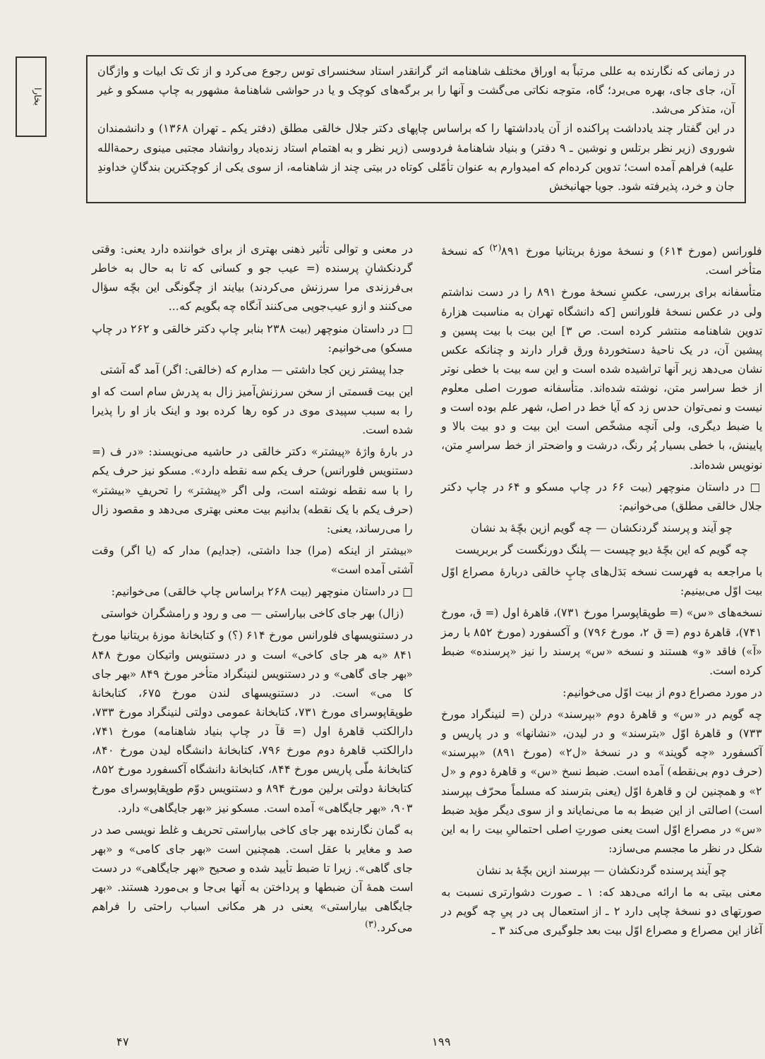بخارا
در زمانی که نگارنده به عللی مرتباً به اوراق مختلف شاهنامه اثر گرانقدر استاد سخنسرای توس رجوع می‌کرد و از تک تک ابیات و واژگان آن، جای جای، بهره می‌برد؛ گاه، متوجه نکاتی می‌گشت و آنها را بر برگه‌های کوچک و یا در حواشی شاهنامهٔ مشهور به چاپ مسکو و غیر آن، متذکر می‌شد.
در این گفتار چند یادداشت پراکنده از آن یادداشتها را که براساس چاپهای دکتر جلال خالقی مطلق (دفتر یکم ـ تهران ۱۳۶۸) و دانشمندان شوروی (زیر نظر برتلس و نوشین ـ ۹ دفتر) و بنیاد شاهنامهٔ فردوسی (زیر نظر و به اهتمام استاد زنده‌یاد روانشاد مجتبی مینوی رحمةالله علیه) فراهم آمده است؛ تدوین کرده‌ام که امیدوارم به عنوان تأمّلی کوتاه در بیتی چند از شاهنامه، از سوی یکی از کوچکترین بندگانِ خداوندِ جان و خرد، پذیرفته شود. جویا جهانبخش
فلورانس (مورخ ۶۱۴) و نسخهٔ موزهٔ بریتانیا مورخ ۸۹۱<sup>(۲)</sup> که نسخهٔ متأخر است.
متأسفانه برای بررسی، عکسِ نسخهٔ مورخ ۸۹۱ را در دست نداشتم ولی در عکس نسخهٔ فلورانس [که دانشگاه تهران به مناسبت هزارهٔ تدوین شاهنامه منتشر کرده است. ص ۳] این بیت با بیت پسین و پیشین آن، در یک ناحیهٔ دستخوردهٔ ورق قرار دارند و چنانکه عکس نشان می‌دهد زیر آنها تراشیده شده است و این سه بیت با خطی نوتر از خط سراسر متن، نوشته شده‌اند. متأسفانه صورت اصلی معلوم نیست و نمی‌توان حدس زد که آیا خط در اصل، شهر علم بوده است و یا ضبط دیگری، ولی آنچه مشخّص است این بیت و دو بیت بالا و پایینش، با خطی بسیار پُر رنگ، درشت و واضحتر از خط سراسرِ متن، نونویس شده‌اند.
□ در داستان منوچهر (بیت ۶۶ در چاپ مسکو و ۶۴ در چاپ دکتر جلال خالقی مطلق) می‌خوانیم:
چو آیند و پرسند گردنکشان — چه گویم ازین بچّهٔ بد نشان
چه گویم که این بچّهٔ دیو چیست — پلنگ دورنگست گر بربریست
با مراجعه به فهرست نسخه بَدَل‌های چاپِ خالقی دربارهٔ مصراع اوّل بیت اوّل می‌بینیم:
نسخه‌های «س» (= طوپقاپوسرا مورخ ۷۳۱)، قاهرهٔ اول (= ق، مورخ ۷۴۱)، قاهرهٔ دوم (= ق ۲، مورخ ۷۹۶) و آکسفورد (مورخ ۸۵۲ با رمز «آ») فاقد «و» هستند و نسخه «س» پرسند را نیز «پرسنده» ضبط کرده است.
در مورد مصراع دوم از بیت اوّل می‌خوانیم:
چه گویم در «س» و قاهرهٔ دوم «بپرسند» درلن (= لنینگراد مورخ ۷۳۳) و قاهرهٔ اوّل «بترسند» و در لیدن، «نشانها» و در پاریس و آکسفورد «چه گویند» و در نسخهٔ «ل۲» (مورخ ۸۹۱) «بپرسند» (حرف دوم بی‌نقطه) آمده است. ضبط نسخ «س» و قاهرهٔ دوم و «ل ۲» و همچنین لن و قاهرهٔ اوّل (یعنی بترسند که مسلماً محرّف بپرسند است) اصالتی از این ضبط به ما می‌نمایاند و از سوی دیگر مؤید ضبط «س» در مصراع اوّل است یعنی صورتِ اصلی احتمالیِ بیت را به این شکل در نظر ما مجسم می‌سازد:
چو آیند پرسنده گردنکشان — بپرسند ازین بچّهٔ بد نشان
معنی بیتی به ما ارائه می‌دهد که: ۱ ـ صورت دشوارتری نسبت به صورتهای دو نسخهٔ چاپی دارد ۲ ـ از استعمال پی در پیِ چه گویم در آغاز این مصراع و مصراع اوّل بیت بعد جلوگیری می‌کند ۳ ـ
در معنی و توالی تأثیر ذهنی بهتری از برای خواننده دارد یعنی: وقتی گردنکشانِ پرسنده (= عیب جو و کسانی که تا به حال به خاطر بی‌فرزندی مرا سرزنش می‌کردند) بیایند از چگونگی این بچّه سؤال می‌کنند و ازو عیب‌جویی می‌کنند آنگاه چه بگویم که...
□ در داستان منوچهر (بیت ۲۳۸ بنابر چاپ دکتر خالقی و ۲۶۲ در چاپ مسکو) می‌خوانیم:
جدا پیشتر زین کجا داشتی — مدارم که (خالقی: اگر) آمد گه آشتی
این بیت قسمتی از سخن سرزنش‌آمیز زال به پدرش سام است که او را به سبب سپیدی موی در کوه رها کرده بود و اینک باز او را پذیرا شده است.
در بارهٔ واژهٔ «پیشتر» دکتر خالقی در حاشیه می‌نویسند: «در ف (= دستنویس فلورانس) حرف یکم سه نقطه دارد». مسکو نیز حرف یکم را با سه نقطه نوشته است، ولی اگر «پیشتر» را تحریفِ «بیشتر» (حرف یکم با یک نقطه) بدانیم بیت معنی بهتری می‌دهد و مقصود زال را می‌رساند، یعنی:
«بیشتر از اینکه (مرا) جدا داشتی، (جدایم) مدار که (یا اگر) وقت آشتی آمده است»
□ در داستان منوچهر (بیت ۲۶۸ براساس چاپ خالقی) می‌خوانیم:
(زال) بهر جای کاخی بیاراستی — می و رود و رامشگران خواستی
در دستنویسهای فلورانس مورخ ۶۱۴ (؟) و کتابخانهٔ موزهٔ بریتانیا مورخ ۸۴۱ «به هر جای کاخی» است و در دستنویس واتیکان مورخ ۸۴۸ «بهر جای گاهی» و در دستنویس لنینگراد متأخر مورخ ۸۴۹ «بهر جای کا می» است. در دستنویسهای لندن مورخ ۶۷۵، کتابخانهٔ طوپقاپوسرای مورخ ۷۳۱، کتابخانهٔ عمومی دولتی لنینگراد مورخ ۷۳۳، دارالکتب قاهرهٔ اول (= قآ در چاپ بنیاد شاهنامه) مورخ ۷۴۱، دارالکتب قاهرهٔ دوم مورخ ۷۹۶، کتابخانهٔ دانشگاه لیدن مورخ ۸۴۰، کتابخانهٔ ملّی پاریس مورخ ۸۴۴، کتابخانهٔ دانشگاه آکسفورد مورخ ۸۵۲، کتابخانهٔ دولتی برلین مورخ ۸۹۴ و دستنویس دوّم طوپقاپوسرای مورخ ۹۰۳، «بهر جایگاهی» آمده است. مسکو نیز «بهر جایگاهی» دارد.
به گمان نگارنده بهر جای کاخی بیاراستی تحریف و غلط نویسی صد در صد و مغایر با عقل است. همچنین است «بهر جای کامی» و «بهر جای گاهی». زیرا تا ضبط تأیید شده و صحیح «بهر جایگاهی» در دست است همهٔ آن ضبطها و پرداختن به آنها بی‌جا و بی‌مورد هستند. «بهر جایگاهی بیاراستی» یعنی در هر مکانی اسباب راحتی را فراهم می‌کرد.<sup>(۳)</sup>
۴۷ ۱۹۹